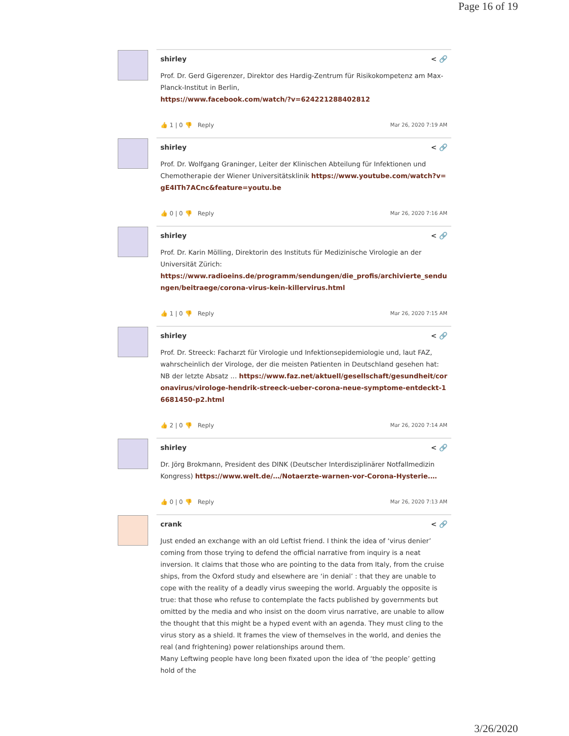Page 16 of 19
shirley < 🔗
Prof. Dr. Gerd Gigerenzer, Direktor des Hardig-Zentrum für Risikokompetenz am Max-Planck-Institut in Berlin,
https://www.facebook.com/watch/?v=624221288402812
👍 1 | 0 👎 Reply Mar 26, 2020 7:19 AM
shirley < 🔗
Prof. Dr. Wolfgang Graninger, Leiter der Klinischen Abteilung für Infektionen und Chemotherapie der Wiener Universitätsklinik https://www.youtube.com/watch?v=gE4ITh7ACnc&feature=youtu.be
👍 0 | 0 👎 Reply Mar 26, 2020 7:16 AM
shirley < 🔗
Prof. Dr. Karin Mölling, Direktorin des Instituts für Medizinische Virologie an der Universität Zürich:
https://www.radioeins.de/programm/sendungen/die_profis/archivierte_sendungen/beitraege/corona-virus-kein-killervirus.html
👍 1 | 0 👎 Reply Mar 26, 2020 7:15 AM
shirley < 🔗
Prof. Dr. Streeck: Facharzt für Virologie und Infektionsepidemiologie und, laut FAZ, wahrscheinlich der Virologe, der die meisten Patienten in Deutschland gesehen hat: NB der letzte Absatz … https://www.faz.net/aktuell/gesellschaft/gesundheit/coronavirus/virologe-hendrik-streeck-ueber-corona-neue-symptome-entdeckt-16681450-p2.html
👍 2 | 0 👎 Reply Mar 26, 2020 7:14 AM
shirley < 🔗
Dr. Jörg Brokmann, President des DINK (Deutscher Interdisziplinärer Notfallmedizin Kongress) https://www.welt.de/…/Notaerzte-warnen-vor-Corona-Hysterie.…
👍 0 | 0 👎 Reply Mar 26, 2020 7:13 AM
crank < 🔗
Just ended an exchange with an old Leftist friend. I think the idea of ‘virus denier’ coming from those trying to defend the official narrative from inquiry is a neat inversion. It claims that those who are pointing to the data from Italy, from the cruise ships, from the Oxford study and elsewhere are ‘in denial’ : that they are unable to cope with the reality of a deadly virus sweeping the world. Arguably the opposite is true: that those who refuse to contemplate the facts published by governments but omitted by the media and who insist on the doom virus narrative, are unable to allow the thought that this might be a hyped event with an agenda. They must cling to the virus story as a shield. It frames the view of themselves in the world, and denies the real (and frightening) power relationships around them.
Many Leftwing people have long been fixated upon the idea of ‘the people’ getting hold of the
3/26/2020